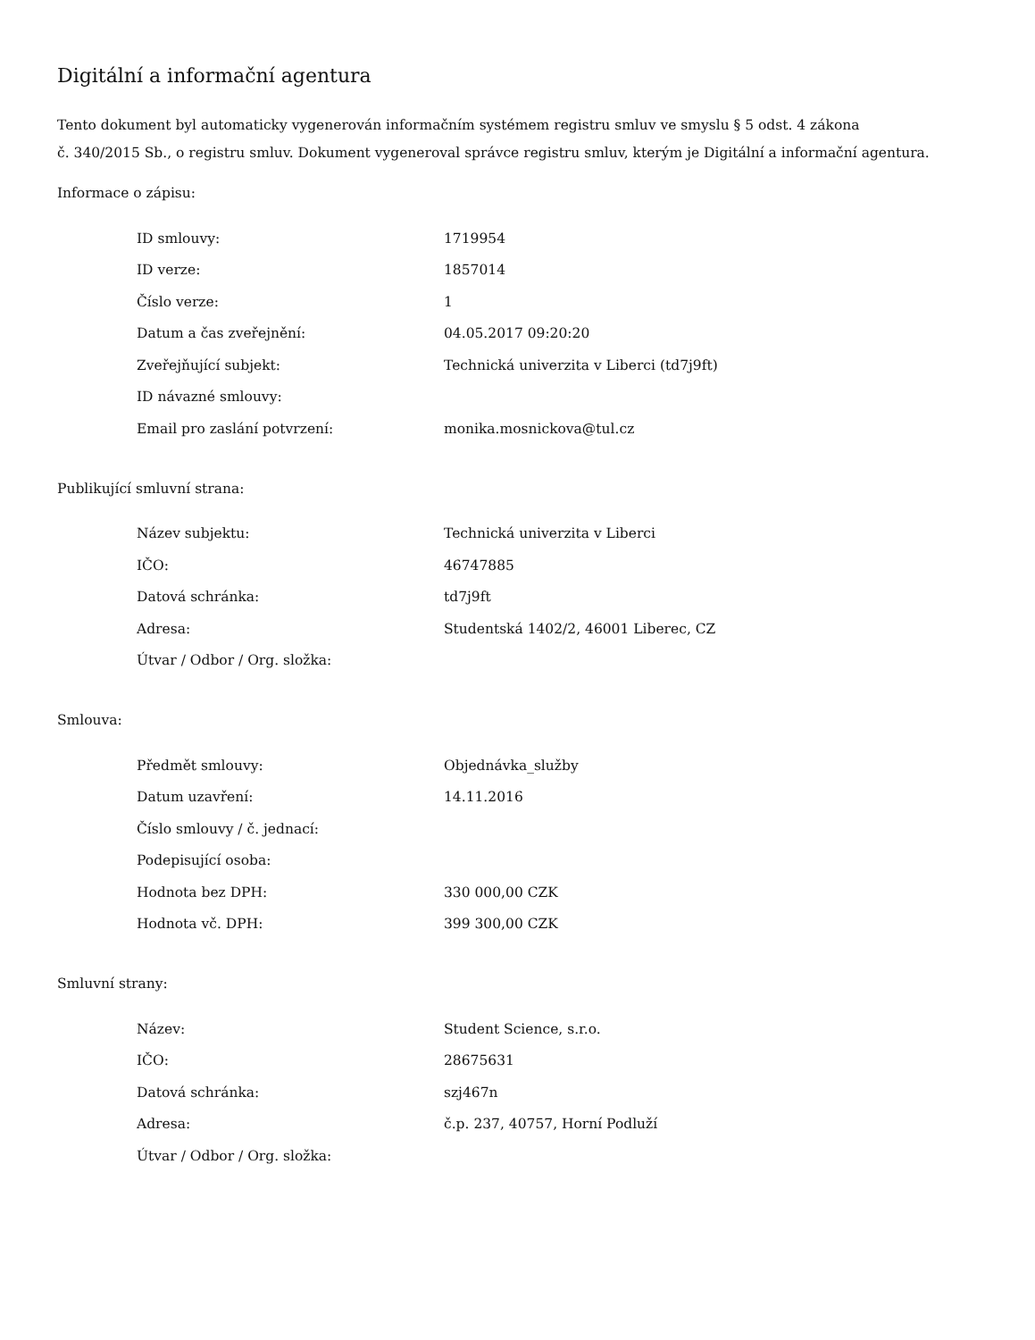Digitální a informační agentura
Tento dokument byl automaticky vygenerován informačním systémem registru smluv ve smyslu § 5 odst. 4 zákona
č. 340/2015 Sb., o registru smluv. Dokument vygeneroval správce registru smluv, kterým je Digitální a informační agentura.
Informace o zápisu:
| ID smlouvy: | 1719954 |
| ID verze: | 1857014 |
| Číslo verze: | 1 |
| Datum a čas zveřejnění: | 04.05.2017 09:20:20 |
| Zveřejňující subjekt: | Technická univerzita v Liberci (td7j9ft) |
| ID návazné smlouvy: | |
| Email pro zaslání potvrzení: | monika.mosnickova@tul.cz |
Publikující smluvní strana:
| Název subjektu: | Technická univerzita v Liberci |
| IČO: | 46747885 |
| Datová schránka: | td7j9ft |
| Adresa: | Studentská 1402/2, 46001 Liberec, CZ |
| Útvar / Odbor / Org. složka: | |
Smlouva:
| Předmět smlouvy: | Objednávka_služby |
| Datum uzavření: | 14.11.2016 |
| Číslo smlouvy / č. jednací: | |
| Podepisující osoba: | |
| Hodnota bez DPH: | 330 000,00 CZK |
| Hodnota vč. DPH: | 399 300,00 CZK |
Smluvní strany:
| Název: | Student Science, s.r.o. |
| IČO: | 28675631 |
| Datová schránka: | szj467n |
| Adresa: | č.p. 237, 40757, Horní Podluží |
| Útvar / Odbor / Org. složka: | |